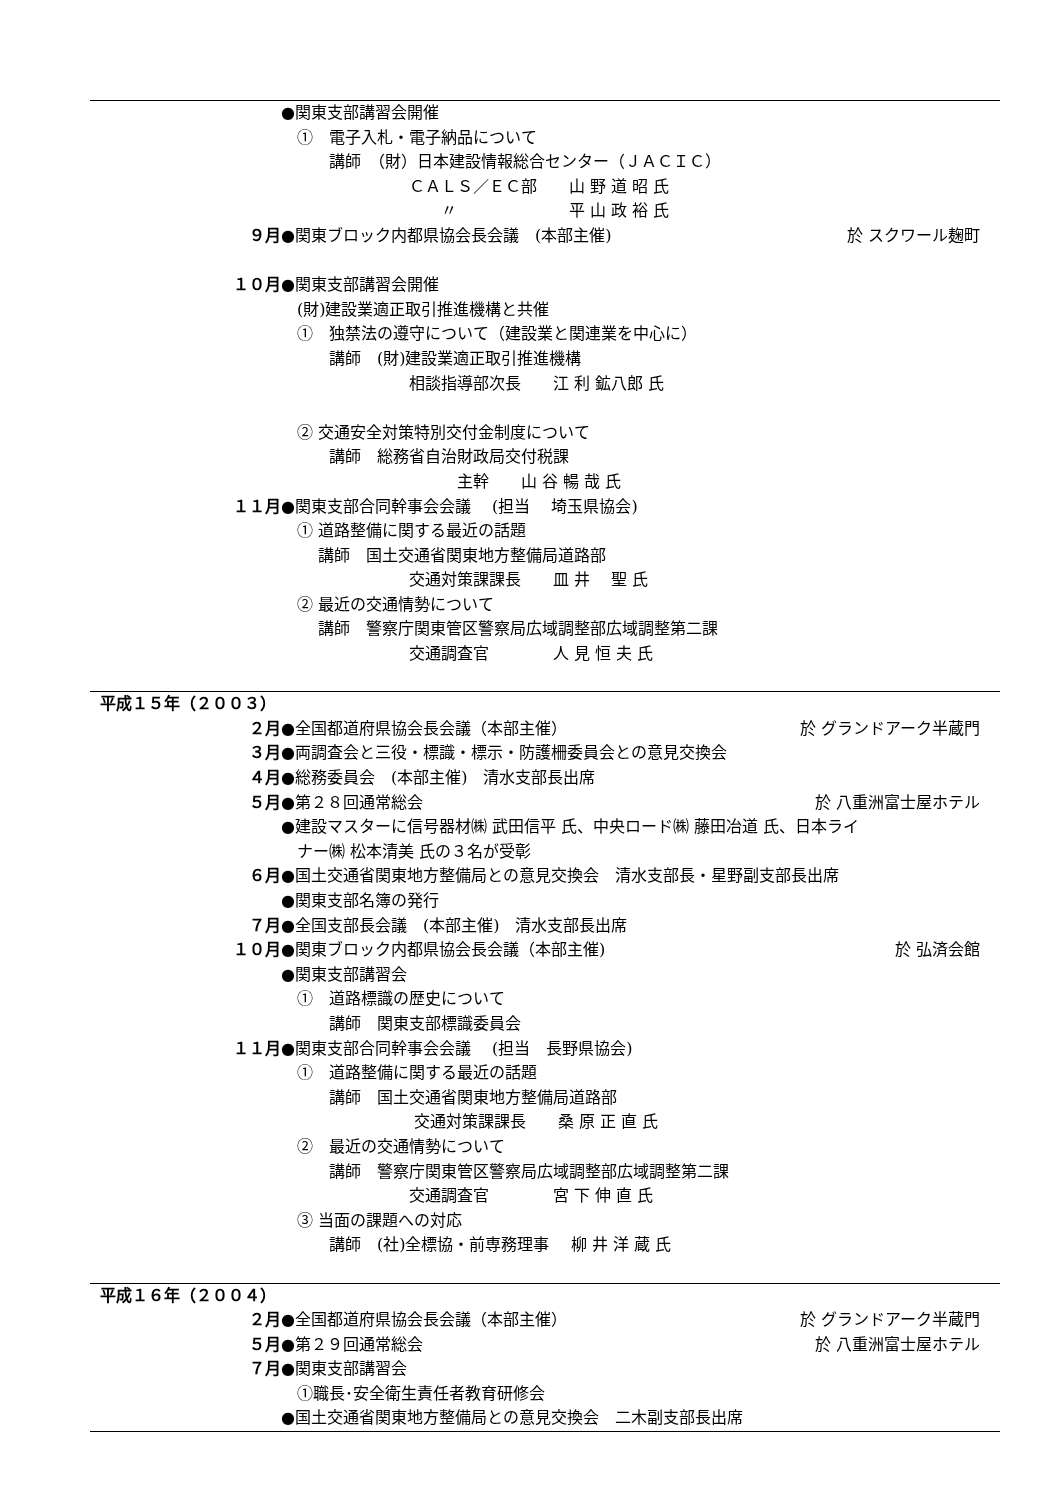●関東支部講習会開催
　①　電子入札・電子納品について
　　　講師　（財）日本建設情報総合センター（ＪＡＣＩＣ）
　　　　　　　　ＣＡＬＳ／ＥＣ部　　山 野 道 昭 氏
　　　　　　　　　　〃　　　　　　　平 山 政 裕 氏
９月 ●関東ブロック内都県協会長会議　(本部主催) 於 スクワール麹町
１０月 ●関東支部講習会開催
　(財)建設業適正取引推進機構と共催
　①　独禁法の遵守について（建設業と関連業を中心に）
　　　講師　(財)建設業適正取引推進機構
　　　　　　　　相談指導部次長　　江 利 鉱八郎 氏
　② 交通安全対策特別交付金制度について
　　　講師　総務省自治財政局交付税課
　　　　　　　　　　　主幹　　山 谷 暢 哉 氏
１１月 ●関東支部合同幹事会会議　 (担当　 埼玉県協会)
　① 道路整備に関する最近の話題
　　 講師　国土交通省関東地方整備局道路部
　　　　　　　　交通対策課課長　　皿 井　 聖 氏
　② 最近の交通情勢について
　　 講師　警察庁関東管区警察局広域調整部広域調整第二課
　　　　　　　　交通調査官　　　　人 見 恒 夫 氏
平成１５年（２００３）
２月 ●全国都道府県協会長会議（本部主催） 於 グランドアーク半蔵門
３月 ●両調査会と三役・標識・標示・防護柵委員会との意見交換会
４月 ●総務委員会　(本部主催)　清水支部長出席
５月 ●第２８回通常総会 於 八重洲富士屋ホテル
●建設マスターに信号器材㈱ 武田信平 氏、中央ロード㈱ 藤田冶道 氏、日本ライ
　ナー㈱ 松本清美 氏の３名が受彰
６月 ●国土交通省関東地方整備局との意見交換会　清水支部長・星野副支部長出席
●関東支部名簿の発行
７月 ●全国支部長会議　(本部主催)　清水支部長出席
１０月 ●関東ブロック内都県協会長会議（本部主催) 於 弘済会館
●関東支部講習会
　①　道路標識の歴史について
　　　講師　関東支部標識委員会
１１月 ●関東支部合同幹事会会議　 (担当　長野県協会)
　①　道路整備に関する最近の話題
　　　講師　国土交通省関東地方整備局道路部
　　　　　　　　 交通対策課課長　　桑 原 正 直 氏
　②　最近の交通情勢について
　　　講師　警察庁関東管区警察局広域調整部広域調整第二課
　　　　　　　　交通調査官　　　　宮 下 伸 直 氏
　③ 当面の課題への対応
　　　講師　(社)全標協・前専務理事　 柳 井 洋 蔵 氏
平成１６年（２００４）
２月 ●全国都道府県協会長会議（本部主催） 於 グランドアーク半蔵門
５月 ●第２９回通常総会 於 八重洲富士屋ホテル
７月 ●関東支部講習会
　①職長･安全衛生責任者教育研修会
●国土交通省関東地方整備局との意見交換会　二木副支部長出席